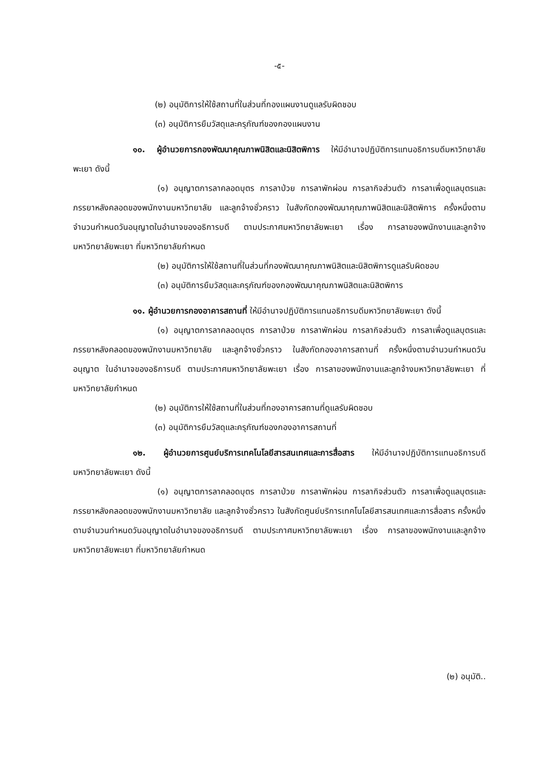-๕-
(๒) อนุมัติการให้ใช้สถานที่ในส่วนที่กองแผนงานดูแลรับผิดชอบ
(๓) อนุมัติการยืมวัสดุและครุภัณฑ์ของกองแผนงาน
๑๐. ผู้อำนวยการกองพัฒนาคุณภาพนิสิตและนิสิตพิการ ให้มีอำนาจปฏิบัติการแทนอธิการบดีมหาวิทยาลัยพะเยา ดังนี้
(๑) อนุญาตการลาคลอดบุตร การลาป่วย การลาพักผ่อน การลากิจส่วนตัว การลาเพื่อดูแลบุตรและภรรยาหลังคลอดของพนักงานมหาวิทยาลัย และลูกจ้างชั่วคราว ในสังกัดกองพัฒนาคุณภาพนิสิตและนิสิตพิการ ครั้งหนึ่งตามจำนวนกำหนดวันอนุญาตในอำนาจของอธิการบดี ตามประกาศมหาวิทยาลัยพะเยา เรื่อง การลาของพนักงานและลูกจ้างมหาวิทยาลัยพะเยา ที่มหาวิทยาลัยกำหนด
(๒) อนุมัติการให้ใช้สถานที่ในส่วนที่กองพัฒนาคุณภาพนิสิตและนิสิตพิการดูแลรับผิดชอบ
(๓) อนุมัติการยืมวัสดุและครุภัณฑ์ของกองพัฒนาคุณภาพนิสิตและนิสิตพิการ
๑๑. ผู้อำนวยการกองอาคารสถานที่ ให้มีอำนาจปฏิบัติการแทนอธิการบดีมหาวิทยาลัยพะเยา ดังนี้
(๑) อนุญาตการลาคลอดบุตร การลาป่วย การลาพักผ่อน การลากิจส่วนตัว การลาเพื่อดูแลบุตรและภรรยาหลังคลอดของพนักงานมหาวิทยาลัย และลูกจ้างชั่วคราว ในสังกัดกองอาคารสถานที่ ครั้งหนึ่งตามจำนวนกำหนดวันอนุญาต ในอำนาจของอธิการบดี ตามประกาศมหาวิทยาลัยพะเยา เรื่อง การลาของพนักงานและลูกจ้างมหาวิทยาลัยพะเยา ที่มหาวิทยาลัยกำหนด
(๒) อนุมัติการให้ใช้สถานที่ในส่วนที่กองอาคารสถานที่ดูแลรับผิดชอบ
(๓) อนุมัติการยืมวัสดุและครุภัณฑ์ของกองอาคารสถานที่
๑๒. ผู้อำนวยการศูนย์บริการเทคโนโลยีสารสนเทศและการสื่อสาร ให้มีอำนาจปฏิบัติการแทนอธิการบดีมหาวิทยาลัยพะเยา ดังนี้
(๑) อนุญาตการลาคลอดบุตร การลาป่วย การลาพักผ่อน การลากิจส่วนตัว การลาเพื่อดูแลบุตรและภรรยาหลังคลอดของพนักงานมหาวิทยาลัย และลูกจ้างชั่วคราว ในสังกัดศูนย์บริการเทคโนโลยีสารสนเทศและการสื่อสาร ครั้งหนึ่งตามจำนวนกำหนดวันอนุญาตในอำนาจของอธิการบดี ตามประกาศมหาวิทยาลัยพะเยา เรื่อง การลาของพนักงานและลูกจ้างมหาวิทยาลัยพะเยา ที่มหาวิทยาลัยกำหนด
(๒) อนุมัติ..